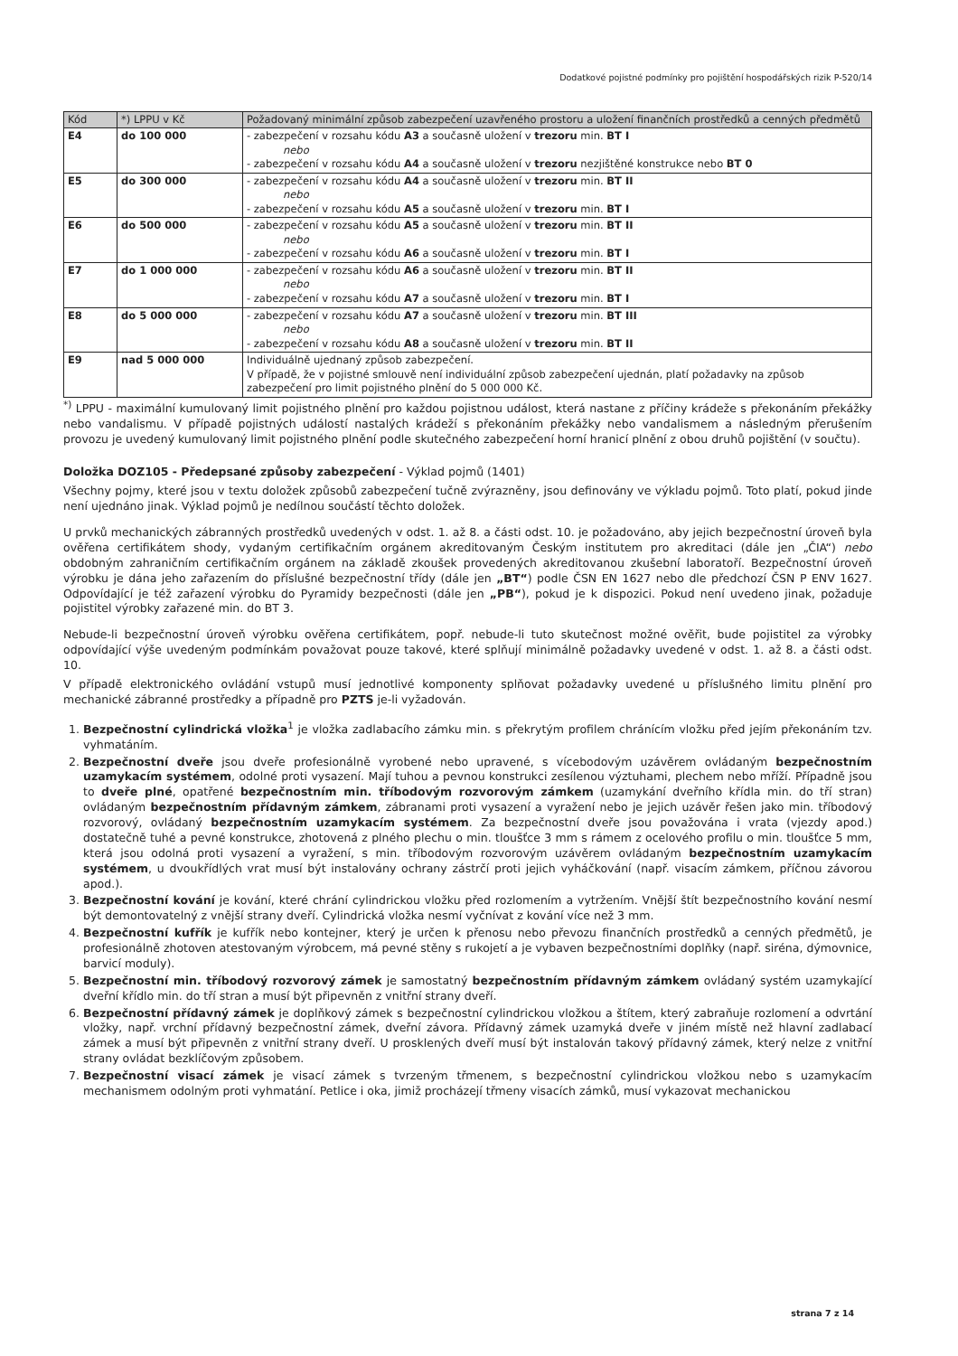Dodatkové pojistné podmínky pro pojištění hospodářských rizik P-520/14
| Kód | *) LPPU v Kč | Požadovaný minimální způsob zabezpečení uzavřeného prostoru a uložení finančních prostředků a cenných předmětů |
| --- | --- | --- |
| E4 | do 100 000 | - zabezpečení v rozsahu kódu A3 a současně uložení v trezoru min. BT I nebo - zabezpečení v rozsahu kódu A4 a současně uložení v trezoru nezjištěné konstrukce nebo BT 0 |
| E5 | do 300 000 | - zabezpečení v rozsahu kódu A4 a současně uložení v trezoru min. BT II nebo - zabezpečení v rozsahu kódu A5 a současně uložení v trezoru min. BT I |
| E6 | do 500 000 | - zabezpečení v rozsahu kódu A5 a současně uložení v trezoru min. BT II nebo - zabezpečení v rozsahu kódu A6 a současně uložení v trezoru min. BT I |
| E7 | do 1 000 000 | - zabezpečení v rozsahu kódu A6 a současně uložení v trezoru min. BT II nebo - zabezpečení v rozsahu kódu A7 a současně uložení v trezoru min. BT I |
| E8 | do 5 000 000 | - zabezpečení v rozsahu kódu A7 a současně uložení v trezoru min. BT III nebo - zabezpečení v rozsahu kódu A8 a současně uložení v trezoru min. BT II |
| E9 | nad 5 000 000 | Individuálně ujednaný způsob zabezpečení. V případě, že v pojistné smlouvě není individuální způsob zabezpečení ujednán, platí požadavky na způsob zabezpečení pro limit pojistného plnění do 5 000 000 Kč. |
<sup>*)</sup> LPPU - maximální kumulovaný limit pojistného plnění pro každou pojistnou událost, která nastane z příčiny krádeže s překonáním překážky nebo vandalismu. V případě pojistných událostí nastalých krádeží s překonáním překážky nebo vandalismem a následným přerušením provozu je uvedený kumulovaný limit pojistného plnění podle skutečného zabezpečení horní hranicí plnění z obou druhů pojištění (v součtu).
Doložka DOZ105 - Předepsané způsoby zabezpečení - Výklad pojmů (1401)
Všechny pojmy, které jsou v textu doložek způsobů zabezpečení tučně zvýrazněny, jsou definovány ve výkladu pojmů. Toto platí, pokud jinde není ujednáno jinak. Výklad pojmů je nedílnou součástí těchto doložek.
U prvků mechanických zábranných prostředků uvedených v odst. 1. až 8. a části odst. 10. je požadováno, aby jejich bezpečnostní úroveň byla ověřena certifikátem shody, vydaným certifikačním orgánem akreditovaným Českým institutem pro akreditaci (dále jen „ČIA“) nebo obdobným zahraničním certifikačním orgánem na základě zkoušek provedených akreditovanou zkušební laboratoří. Bezpečnostní úroveň výrobku je dána jeho zařazením do příslušné bezpečnostní třídy (dále jen „BT“) podle ČSN EN 1627 nebo dle předchozí ČSN P ENV 1627. Odpovídající je též zařazení výrobku do Pyramidy bezpečnosti (dále jen „PB“), pokud je k dispozici. Pokud není uvedeno jinak, požaduje pojistitel výrobky zařazené min. do BT 3.
Nebude-li bezpečnostní úroveň výrobku ověřena certifikátem, popř. nebude-li tuto skutečnost možné ověřit, bude pojistitel za výrobky odpovídající výše uvedeným podmínkám považovat pouze takové, které splňují minimálně požadavky uvedené v odst. 1. až 8. a části odst. 10.
V případě elektronického ovládání vstupů musí jednotlivé komponenty splňovat požadavky uvedené u příslušného limitu plnění pro mechanické zábranné prostředky a případně pro PZTS je-li vyžadován.
1. Bezpečnostní cylindrická vložka<sup>1</sup> je vložka zadlabacího zámku min. s překrytým profilem chránícím vložku před jejím překonáním tzv. vyhmatáním.
2. Bezpečnostní dveře jsou dveře profesionálně vyrobené nebo upravené, s vícebodovým uzávěrem ovládaným bezpečnostním uzamykacím systémem, odolné proti vysazení. Mají tuhou a pevnou konstrukci zesílenou výztuhami, plechem nebo mříží. Případně jsou to dveře plné, opatřené bezpečnostním min. tříbodovým rozvorovým zámkem (uzamykání dveřního křídla min. do tří stran) ovládaným bezpečnostním přídavným zámkem, zábranami proti vysazení a vyražení nebo je jejich uzávěr řešen jako min. tříbodový rozvorový, ovládaný bezpečnostním uzamykacím systémem. Za bezpečnostní dveře jsou považována i vrata (vjezdy apod.) dostatečně tuhé a pevné konstrukce, zhotovená z plného plechu o min. tloušťce 3 mm s rámem z ocelového profilu o min. tloušťce 5 mm, která jsou odolná proti vysazení a vyražení, s min. tříbodovým rozvorovým uzávěrem ovládaným bezpečnostním uzamykacím systémem, u dvoukřídlých vrat musí být instalovány ochrany zástrčí proti jejich vyháčkování (např. visacím zámkem, příčnou závorou apod.).
3. Bezpečnostní kování je kování, které chrání cylindrickou vložku před rozlomením a vytržením. Vnější štít bezpečnostního kování nesmí být demontovatelný z vnější strany dveří. Cylindrická vložka nesmí vyčnívat z kování více než 3 mm.
4. Bezpečnostní kufřík je kufřík nebo kontejner, který je určen k přenosu nebo převozu finančních prostředků a cenných předmětů, je profesionálně zhotoven atestovaným výrobcem, má pevné stěny s rukojetí a je vybaven bezpečnostními doplňky (např. siréna, dýmovnice, barvicí moduly).
5. Bezpečnostní min. tříbodový rozvorový zámek je samostatný bezpečnostním přídavným zámkem ovládaný systém uzamykající dveřní křídlo min. do tří stran a musí být připevněn z vnitřní strany dveří.
6. Bezpečnostní přídavný zámek je doplňkový zámek s bezpečnostní cylindrickou vložkou a štítem, který zabraňuje rozlomení a odvrtání vložky, např. vrchní přídavný bezpečnostní zámek, dveřní závora. Přídavný zámek uzamyká dveře v jiném místě než hlavní zadlabací zámek a musí být připevněn z vnitřní strany dveří. U prosklených dveří musí být instalován takový přídavný zámek, který nelze z vnitřní strany ovládat bezklíčovým způsobem.
7. Bezpečnostní visací zámek je visací zámek s tvrzeným třmenem, s bezpečnostní cylindrickou vložkou nebo s uzamykacím mechanismem odolným proti vyhmatání. Petlice i oka, jimiž procházejí třmeny visacích zámků, musí vykazovat mechanickou
strana 7 z 14